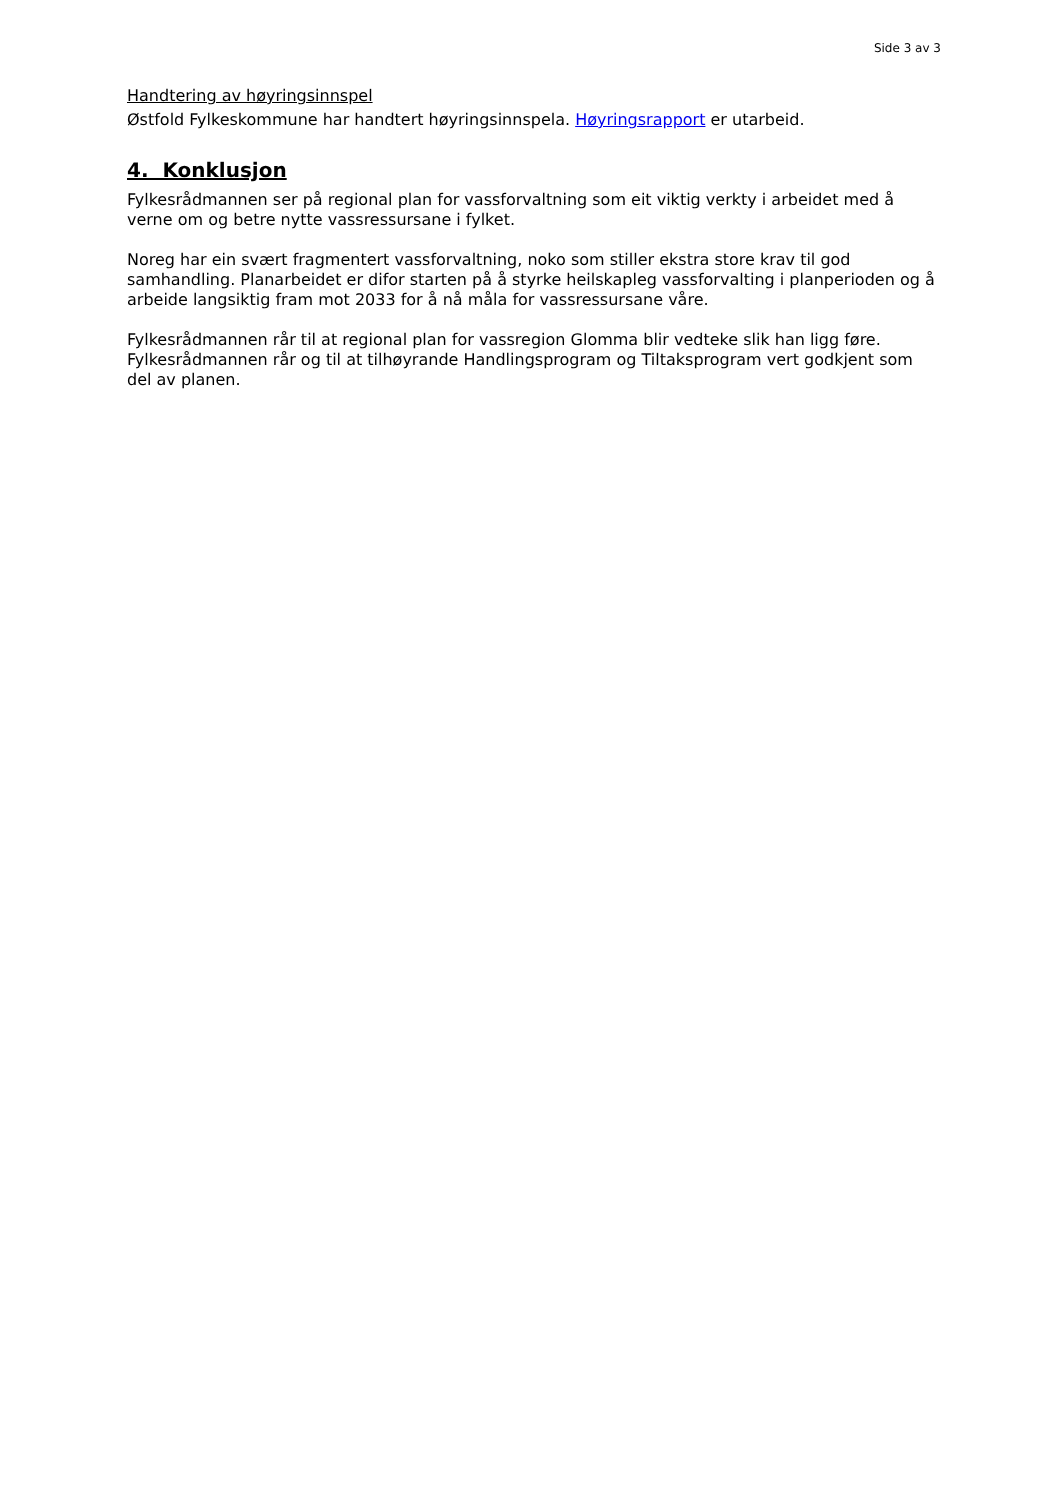Side 3 av 3
Handtering av høyringsinnspel
Østfold Fylkeskommune har handtert høyringsinnspela. Høyringsrapport er utarbeid.
4. Konklusjon
Fylkesrådmannen ser på regional plan for vassforvaltning som eit viktig verkty i arbeidet med å verne om og betre nytte vassressursane i fylket.
Noreg har ein svært fragmentert vassforvaltning, noko som stiller ekstra store krav til god samhandling. Planarbeidet er difor starten på å styrke heilskapleg vassforvalting i planperioden og å arbeide langsiktig fram mot 2033 for å nå måla for vassressursane våre.
Fylkesrådmannen rår til at regional plan for vassregion Glomma blir vedteke slik han ligg føre. Fylkesrådmannen rår og til at tilhøyrande Handlingsprogram og Tiltaksprogram vert godkjent som del av planen.